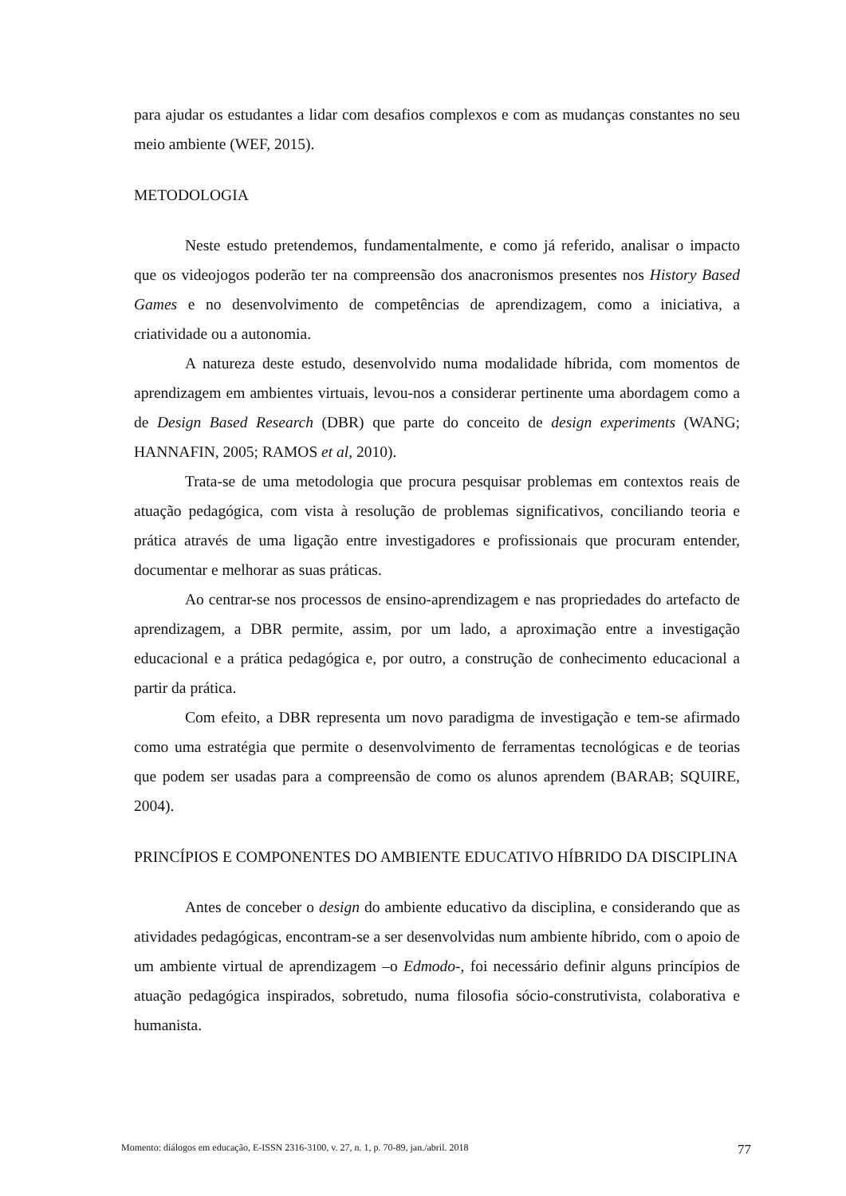para ajudar os estudantes a lidar com desafios complexos e com as mudanças constantes no seu meio ambiente (WEF, 2015).
METODOLOGIA
Neste estudo pretendemos, fundamentalmente, e como já referido, analisar o impacto que os videojogos poderão ter na compreensão dos anacronismos presentes nos History Based Games e no desenvolvimento de competências de aprendizagem, como a iniciativa, a criatividade ou a autonomia.
A natureza deste estudo, desenvolvido numa modalidade híbrida, com momentos de aprendizagem em ambientes virtuais, levou-nos a considerar pertinente uma abordagem como a de Design Based Research (DBR) que parte do conceito de design experiments (WANG; HANNAFIN, 2005; RAMOS et al, 2010).
Trata-se de uma metodologia que procura pesquisar problemas em contextos reais de atuação pedagógica, com vista à resolução de problemas significativos, conciliando teoria e prática através de uma ligação entre investigadores e profissionais que procuram entender, documentar e melhorar as suas práticas.
Ao centrar-se nos processos de ensino-aprendizagem e nas propriedades do artefacto de aprendizagem, a DBR permite, assim, por um lado, a aproximação entre a investigação educacional e a prática pedagógica e, por outro, a construção de conhecimento educacional a partir da prática.
Com efeito, a DBR representa um novo paradigma de investigação e tem-se afirmado como uma estratégia que permite o desenvolvimento de ferramentas tecnológicas e de teorias que podem ser usadas para a compreensão de como os alunos aprendem (BARAB; SQUIRE, 2004).
PRINCÍPIOS E COMPONENTES DO AMBIENTE EDUCATIVO HÍBRIDO DA DISCIPLINA
Antes de conceber o design do ambiente educativo da disciplina, e considerando que as atividades pedagógicas, encontram-se a ser desenvolvidas num ambiente híbrido, com o apoio de um ambiente virtual de aprendizagem –o Edmodo-, foi necessário definir alguns princípios de atuação pedagógica inspirados, sobretudo, numa filosofia sócio-construtivista, colaborativa e humanista.
Momento: diálogos em educação, E-ISSN 2316-3100, v. 27, n. 1, p. 70-89, jan./abril. 2018 77